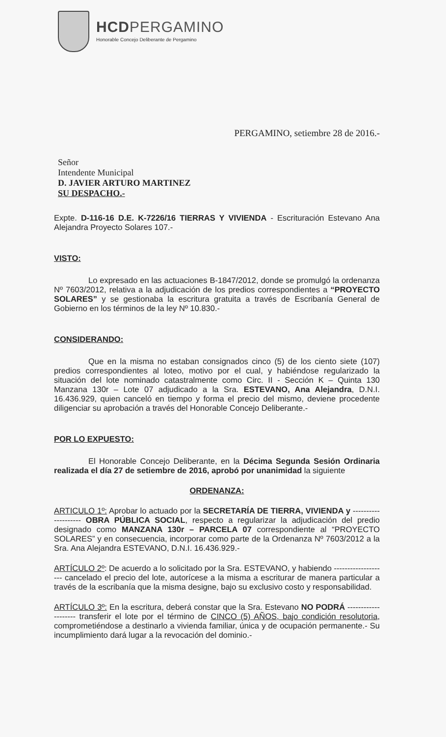HCDPERGAMINO
Honorable Concejo Deliberante de Pergamino
PERGAMINO, setiembre 28 de 2016.-
Señor
Intendente Municipal
D. JAVIER ARTURO MARTINEZ
SU DESPACHO.-
Expte. D-116-16 D.E. K-7226/16 TIERRAS Y VIVIENDA - Escrituración Estevano Ana Alejandra Proyecto Solares 107.-
VISTO:
Lo expresado en las actuaciones B-1847/2012, donde se promulgó la ordenanza Nº 7603/2012, relativa a la adjudicación de los predios correspondientes a “PROYECTO SOLARES” y se gestionaba la escritura gratuita a través de Escribanía General de Gobierno en los términos de la ley Nº 10.830.-
CONSIDERANDO:
Que en la misma no estaban consignados cinco (5) de los ciento siete (107) predios correspondientes al loteo, motivo por el cual, y habiéndose regularizado la situación del lote nominado catastralmente como Circ. II - Sección K – Quinta 130 Manzana 130r – Lote 07 adjudicado a la Sra. ESTEVANO, Ana Alejandra, D.N.I. 16.436.929, quien canceló en tiempo y forma el precio del mismo, deviene procedente diligenciar su aprobación a través del Honorable Concejo Deliberante.-
POR LO EXPUESTO:
El Honorable Concejo Deliberante, en la Décima Segunda Sesión Ordinaria realizada el día 27 de setiembre de 2016, aprobó por unanimidad la siguiente
ORDENANZA:
ARTICULO 1º: Aprobar lo actuado por la SECRETARÍA DE TIERRA, VIVIENDA y -------------------- OBRA PÚBLICA SOCIAL, respecto a regularizar la adjudicación del predio designado como MANZANA 130r – PARCELA 07 correspondiente al “PROYECTO SOLARES” y en consecuencia, incorporar como parte de la Ordenanza Nº 7603/2012 a la Sra. Ana Alejandra ESTEVANO, D.N.I. 16.436.929.-
ARTÍCULO 2º: De acuerdo a lo solicitado por la Sra. ESTEVANO, y habiendo -------------------- cancelado el precio del lote, autorícese a la misma a escriturar de manera particular a través de la escribanía que la misma designe, bajo su exclusivo costo y responsabilidad.
ARTÍCULO 3º: En la escritura, deberá constar que la Sra. Estevano NO PODRÁ -------------------- transferir el lote por el término de CINCO (5) AÑOS, bajo condición resolutoria, comprometiéndose a destinarlo a vivienda familiar, única y de ocupación permanente.- Su incumplimiento dará lugar a la revocación del dominio.-